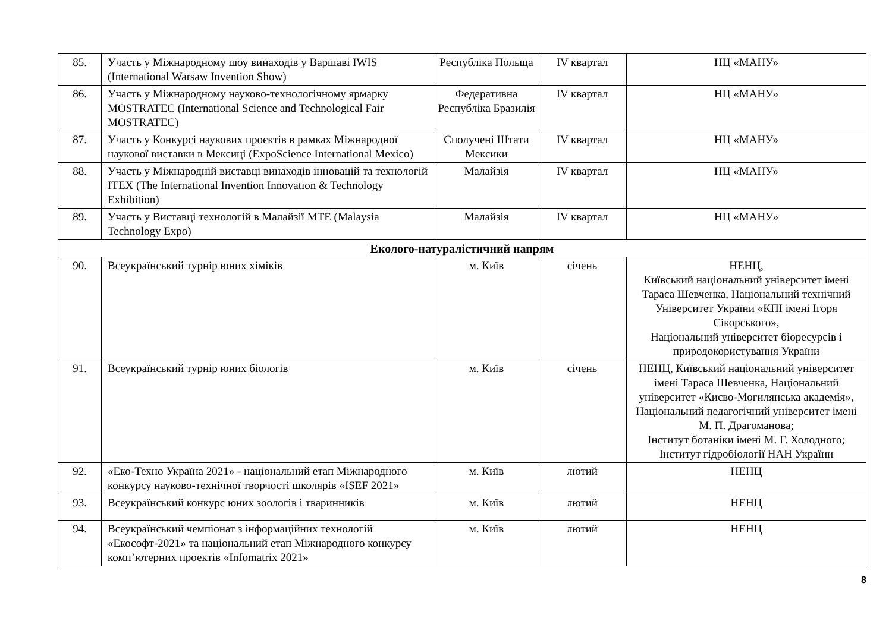| 85. | Участь у Міжнародному шоу винаходів у Варшаві IWIS (International Warsaw Invention Show) | Республіка Польща | IV квартал | НЦ «МАНУ» |
| 86. | Участь у Міжнародному науково-технологічному ярмарку MOSTRATEC (International Science and Technological Fair MOSTRATEC) | Федеративна Республіка Бразилія | IV квартал | НЦ «МАНУ» |
| 87. | Участь у Конкурсі наукових проєктів в рамках Міжнародної наукової виставки в Мексиці (ExpoScience International Mexico) | Сполучені Штати Мексики | IV квартал | НЦ «МАНУ» |
| 88. | Участь у Міжнародній виставці винаходів інновацій та технологій ITEX (The International Invention Innovation & Technology Exhibition) | Малайзія | IV квартал | НЦ «МАНУ» |
| 89. | Участь у Виставці технологій в Малайзії MTE (Malaysia Technology Expo) | Малайзія | IV квартал | НЦ «МАНУ» |
| Еколого-натуралістичний напрям | | | | |
| 90. | Всеукраїнський турнір юних хіміків | м. Київ | січень | НЕНЦ, Київський національний університет імені Тараса Шевченка, Національний технічний Університет України «КПІ імені Ігоря Сікорського», Національний університет біоресурсів і природокористування України |
| 91. | Всеукраїнський турнір юних біологів | м. Київ | січень | НЕНЦ, Київський національний університет імені Тараса Шевченка, Національний університет «Києво-Могилянська академія», Національний педагогічний університет імені М. П. Драгоманова; Інститут ботаніки імені М. Г. Холодного; Інститут гідробіології НАН України |
| 92. | «Еко-Техно Україна 2021» - національний етап Міжнародного конкурсу науково-технічної творчості школярів «ISEF 2021» | м. Київ | лютий | НЕНЦ |
| 93. | Всеукраїнський конкурс юних зоологів і тваринників | м. Київ | лютий | НЕНЦ |
| 94. | Всеукраїнський чемпіонат з інформаційних технологій «Екософт-2021» та національний етап Міжнародного конкурсу комп’ютерних проектів «Infomatrix 2021» | м. Київ | лютий | НЕНЦ |
8